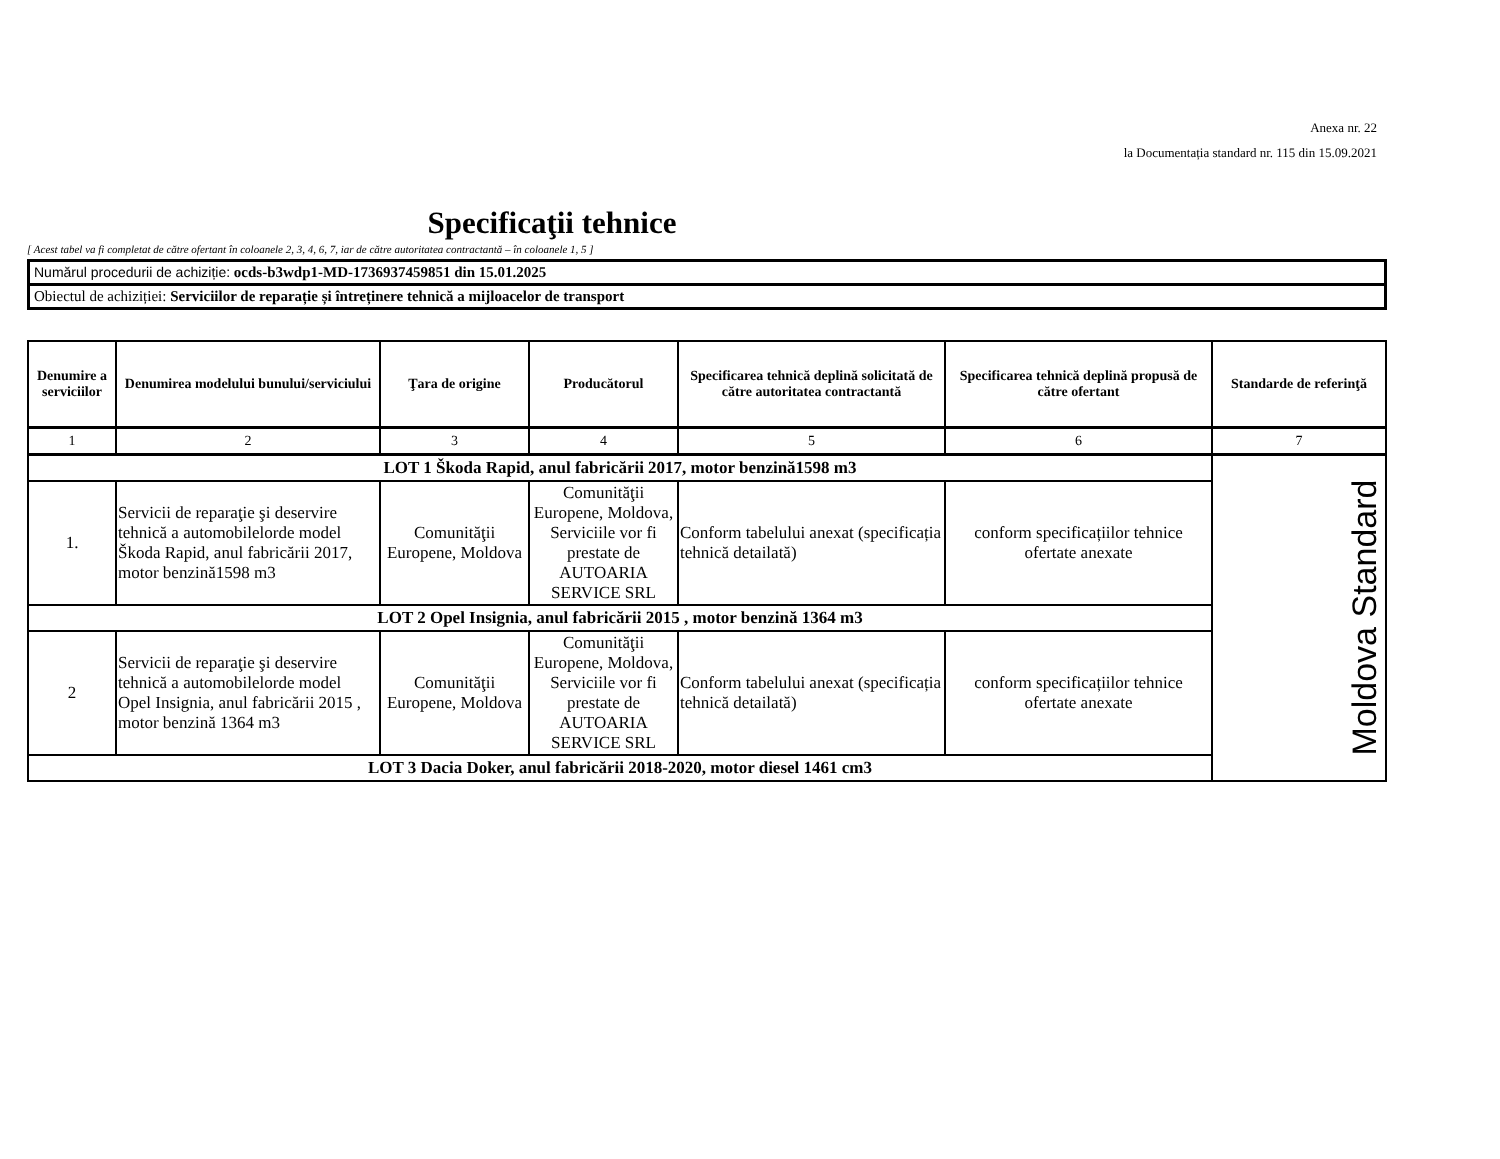Anexa nr. 22
la Documentația standard nr. 115 din 15.09.2021
Specificaţii tehnice
[ Acest tabel va fi completat de către ofertant în coloanele 2, 3, 4, 6, 7, iar de către autoritatea contractantă – în coloanele 1, 5 ]
Numărul procedurii de achiziție: ocds-b3wdp1-MD-1736937459851 din 15.01.2025
Obiectul de achiziției: Serviciilor de reparație și întreținere tehnică a mijloacelor de transport
| Denumire a serviciilor | Denumirea modelului bunului/serviciului | Ţara de origine | Producătorul | Specificarea tehnică deplină solicitată de către autoritatea contractantă | Specificarea tehnică deplină propusă de către ofertant | Standarde de referinţă |
| --- | --- | --- | --- | --- | --- | --- |
| 1 | 2 | 3 | 4 | 5 | 6 | 7 |
| LOT 1 Škoda Rapid, anul fabricării 2017, motor benzină1598 m3 | | | | | | Moldova Standard |
| 1. | Servicii de reparaţie şi deservire tehnică a automobilelorde model Škoda Rapid, anul fabricării 2017, motor benzină1598 m3 | Comunităţii Europene, Moldova | Comunităţii Europene, Moldova, Serviciile vor fi prestate de AUTOARIA SERVICE SRL | Conform tabelului anexat (specificația tehnică detailată) | conform specificațiilor tehnice ofertate anexate | |
| LOT 2 Opel Insignia, anul fabricării 2015 , motor benzină 1364 m3 | | | | | | |
| 2 | Servicii de reparaţie şi deservire tehnică a automobilelorde model Opel Insignia, anul fabricării 2015 , motor benzină 1364 m3 | Comunităţii Europene, Moldova | Comunităţii Europene, Moldova, Serviciile vor fi prestate de AUTOARIA SERVICE SRL | Conform tabelului anexat (specificația tehnică detailată) | conform specificațiilor tehnice ofertate anexate | |
| LOT 3 Dacia Doker, anul fabricării 2018-2020, motor diesel 1461 cm3 | | | | | | |